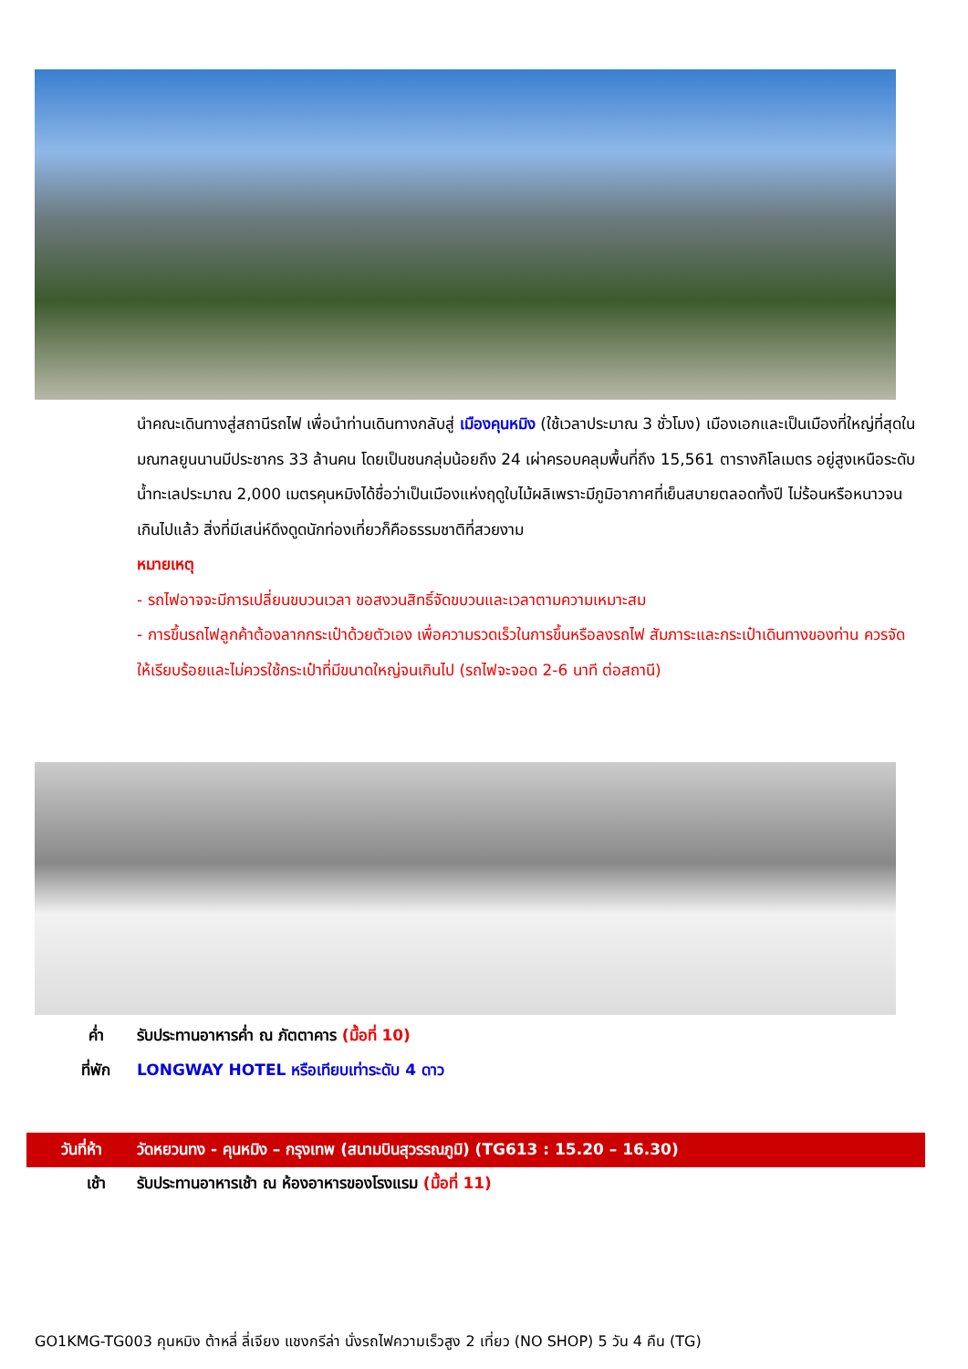นำคณะเดินทางสู่สถานีรถไฟ เพื่อนำท่านเดินทางกลับสู่ เมืองคุนหมิง (ใช้เวลาประมาณ 3 ชั่วโมง) เมืองเอกและเป็นเมืองที่ใหญ่ที่สุดในมณฑลยูนนานมีประชากร 33 ล้านคน โดยเป็นชนกลุ่มน้อยถึง 24 เผ่าครอบคลุมพื้นที่ถึง 15,561 ตารางกิโลเมตร อยู่สูงเหนือระดับน้ำทะเลประมาณ 2,000 เมตรคุนหมิงได้ชื่อว่าเป็นเมืองแห่งฤดูใบไม้ผลิเพราะมีภูมิอากาศที่เย็นสบายตลอดทั้งปี ไม่ร้อนหรือหนาวจนเกินไปแล้ว สิ่งที่มีเสน่ห์ดึงดูดนักท่องเที่ยวก็คือธรรมชาติที่สวยงาม
หมายเหตุ
- รถไฟอาจจะมีการเปลี่ยนขบวนเวลา ขอสงวนสิทธิ์จัดขบวนและเวลาตามความเหมาะสม
- การขึ้นรถไฟลูกค้าต้องลากกระเป๋าด้วยตัวเอง เพื่อความรวดเร็วในการขึ้นหรือลงรถไฟ สัมภาระและกระเป๋าเดินทางของท่าน ควรจัดให้เรียบร้อยและไม่ควรใช้กระเป๋าที่มีขนาดใหญ่จนเกินไป (รถไฟจะจอด 2-6 นาที ต่อสถานี)
ค่ำ รับประทานอาหารค่ำ ณ ภัตตาคาร (มื้อที่ 10)
ที่พัก LONGWAY HOTEL หรือเทียบเท่าระดับ 4 ดาว
วันที่ห้า วัดหยวนทง - คุนหมิง – กรุงเทพ (สนามบินสุวรรณภูมิ) (TG613 : 15.20 – 16.30)
เช้า รับประทานอาหารเช้า ณ ห้องอาหารของโรงแรม (มื้อที่ 11)
GO1KMG-TG003 คุนหมิง ต้าหลี่ ลี่เจียง แชงกรีล่า นั่งรถไฟความเร็วสูง 2 เที่ยว (NO SHOP) 5 วัน 4 คืน (TG)